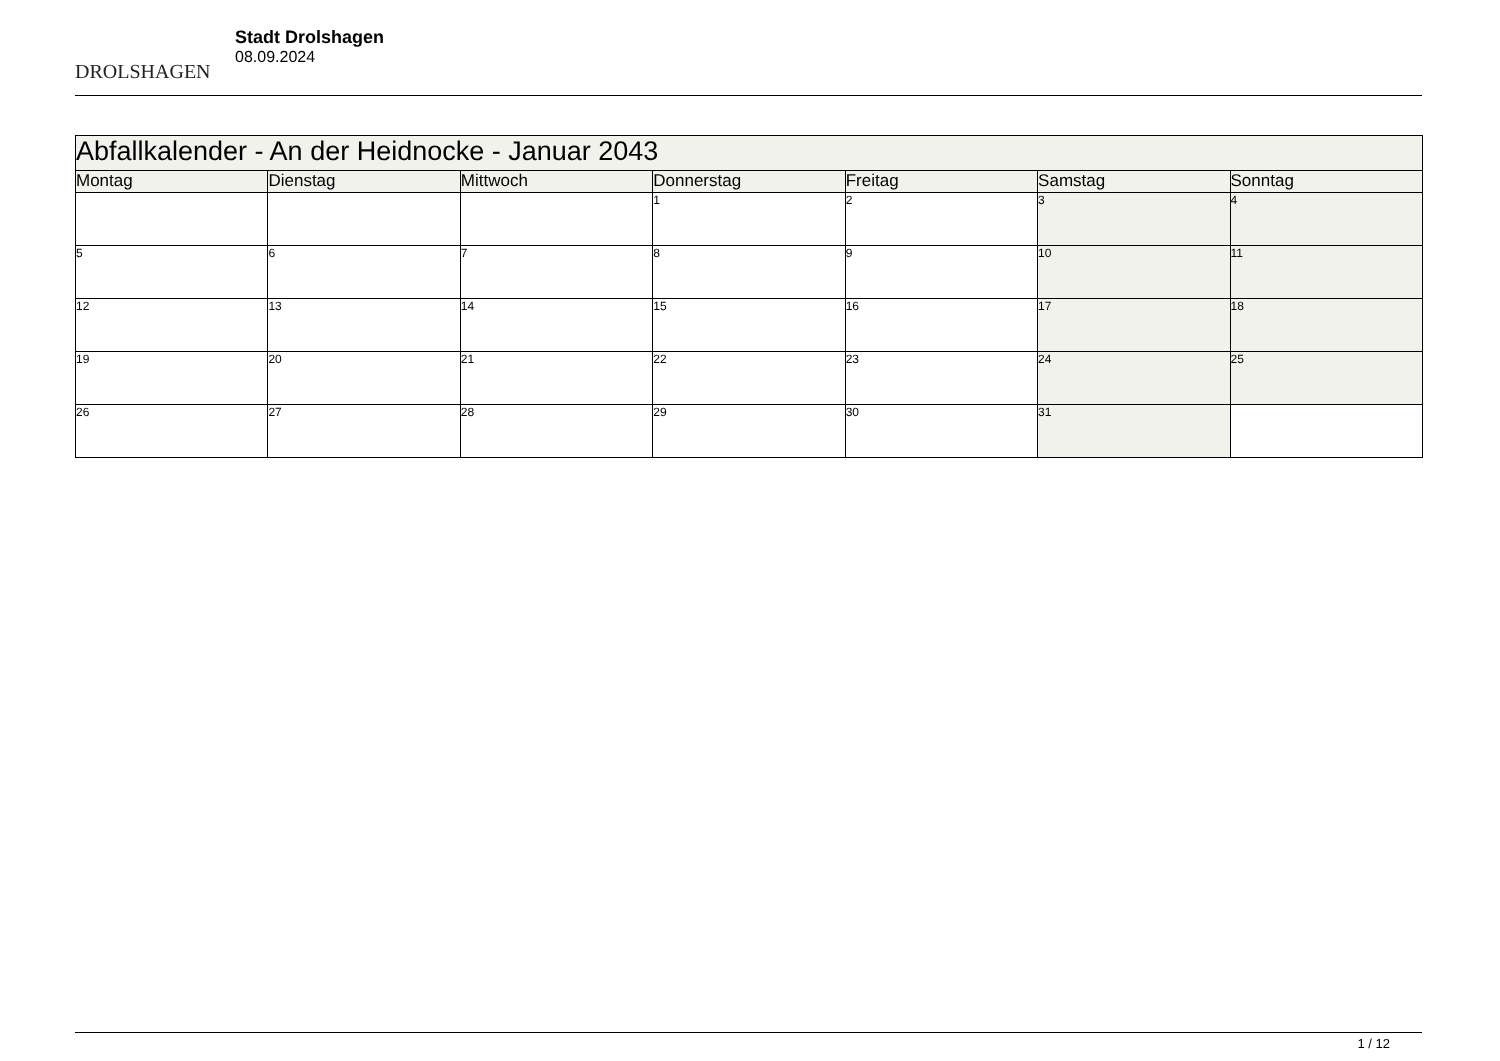DROLSHAGEN
Stadt Drolshagen
08.09.2024
| Abfallkalender - An der Heidnocke - Januar 2043 | | | | | | |
| Montag | Dienstag | Mittwoch | Donnerstag | Freitag | Samstag | Sonntag |
| | | | 1 | 2 | 3 | 4 |
| 5 | 6 | 7 | 8 | 9 | 10 | 11 |
| 12 | 13 | 14 | 15 | 16 | 17 | 18 |
| 19 | 20 | 21 | 22 | 23 | 24 | 25 |
| 26 | 27 | 28 | 29 | 30 | 31 | |
1 / 12